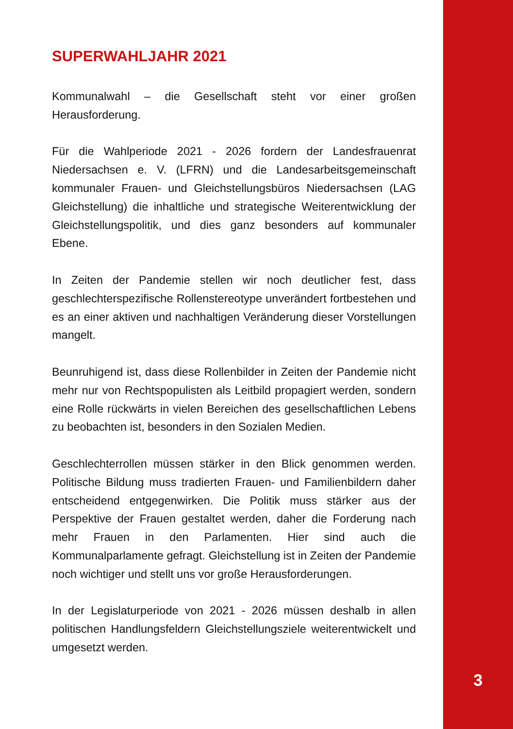SUPERWAHLJAHR 2021
Kommunalwahl – die Gesellschaft steht vor einer großen Herausforderung.
Für die Wahlperiode 2021 - 2026 fordern der Landesfrauenrat Niedersachsen e. V. (LFRN) und die Landesarbeitsgemeinschaft kommunaler Frauen- und Gleichstellungsbüros Niedersachsen (LAG Gleichstellung) die inhaltliche und strategische Weiterentwicklung der Gleichstellungspolitik, und dies ganz besonders auf kommunaler Ebene.
In Zeiten der Pandemie stellen wir noch deutlicher fest, dass geschlechterspezifische Rollenstereotype unverändert fortbestehen und es an einer aktiven und nachhaltigen Veränderung dieser Vorstellungen mangelt.
Beunruhigend ist, dass diese Rollenbilder in Zeiten der Pandemie nicht mehr nur von Rechtspopulisten als Leitbild propagiert werden, sondern eine Rolle rückwärts in vielen Bereichen des gesellschaftlichen Lebens zu beobachten ist, besonders in den Sozialen Medien.
Geschlechterrollen müssen stärker in den Blick genommen werden. Politische Bildung muss tradierten Frauen- und Familienbildern daher entscheidend entgegenwirken. Die Politik muss stärker aus der Perspektive der Frauen gestaltet werden, daher die Forderung nach mehr Frauen in den Parlamenten. Hier sind auch die Kommunalparlamente gefragt. Gleichstellung ist in Zeiten der Pandemie noch wichtiger und stellt uns vor große Herausforderungen.
In der Legislaturperiode von 2021 - 2026 müssen deshalb in allen politischen Handlungsfeldern Gleichstellungsziele weiterentwickelt und umgesetzt werden.
3